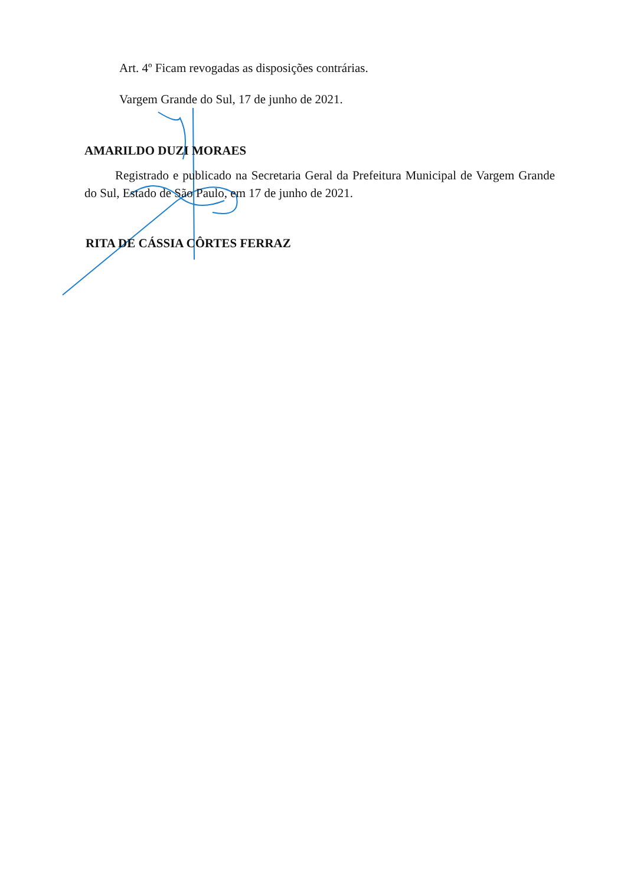Art. 4º Ficam revogadas as disposições contrárias.
Vargem Grande do Sul, 17 de junho de 2021.
AMARILDO DUZI MORAES
Registrado e publicado na Secretaria Geral da Prefeitura Municipal de Vargem Grande do Sul, Estado de São Paulo, em 17 de junho de 2021.
RITA DE CÁSSIA CÔRTES FERRAZ